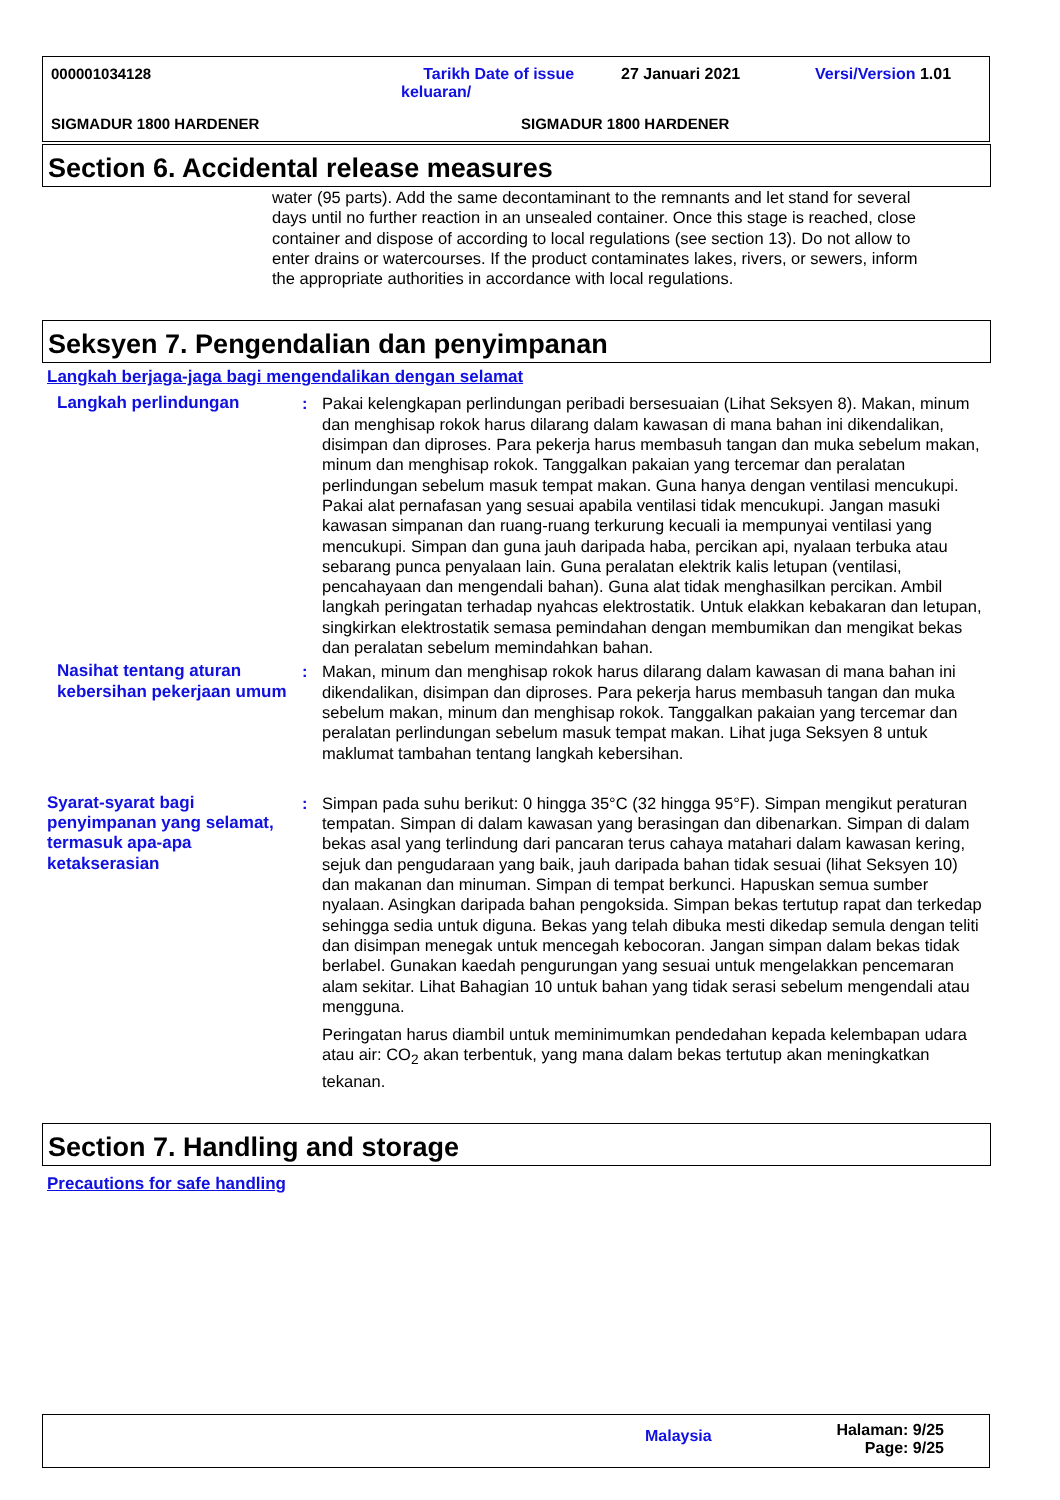000001034128
Tarikh Date of issue keluaran/
27 Januari 2021 Versi/Version 1.01
SIGMADUR 1800 HARDENER SIGMADUR 1800 HARDENER
Section 6. Accidental release measures
water (95 parts). Add the same decontaminant to the remnants and let stand for several days until no further reaction in an unsealed container. Once this stage is reached, close container and dispose of according to local regulations (see section 13). Do not allow to enter drains or watercourses. If the product contaminates lakes, rivers, or sewers, inform the appropriate authorities in accordance with local regulations.
Seksyen 7. Pengendalian dan penyimpanan
Langkah berjaga-jaga bagi mengendalikan dengan selamat
Langkah perlindungan : Pakai kelengkapan perlindungan peribadi bersesuaian (Lihat Seksyen 8). Makan, minum dan menghisap rokok harus dilarang dalam kawasan di mana bahan ini dikendalikan, disimpan dan diproses. Para pekerja harus membasuh tangan dan muka sebelum makan, minum dan menghisap rokok. Tanggalkan pakaian yang tercemar dan peralatan perlindungan sebelum masuk tempat makan. Guna hanya dengan ventilasi mencukupi. Pakai alat pernafasan yang sesuai apabila ventilasi tidak mencukupi. Jangan masuki kawasan simpanan dan ruang-ruang terkurung kecuali ia mempunyai ventilasi yang mencukupi. Simpan dan guna jauh daripada haba, percikan api, nyalaan terbuka atau sebarang punca penyalaan lain. Guna peralatan elektrik kalis letupan (ventilasi, pencahayaan dan mengendali bahan). Guna alat tidak menghasilkan percikan. Ambil langkah peringatan terhadap nyahcas elektrostatik. Untuk elakkan kebakaran dan letupan, singkirkan elektrostatik semasa pemindahan dengan membumikan dan mengikat bekas dan peralatan sebelum memindahkan bahan.
Nasihat tentang aturan kebersihan pekerjaan umum
: Makan, minum dan menghisap rokok harus dilarang dalam kawasan di mana bahan ini dikendalikan, disimpan dan diproses. Para pekerja harus membasuh tangan dan muka sebelum makan, minum dan menghisap rokok. Tanggalkan pakaian yang tercemar dan peralatan perlindungan sebelum masuk tempat makan. Lihat juga Seksyen 8 untuk maklumat tambahan tentang langkah kebersihan.
Syarat-syarat bagi penyimpanan yang selamat, termasuk apa-apa ketakserasian
: Simpan pada suhu berikut: 0 hingga 35°C (32 hingga 95°F). Simpan mengikut peraturan tempatan. Simpan di dalam kawasan yang berasingan dan dibenarkan. Simpan di dalam bekas asal yang terlindung dari pancaran terus cahaya matahari dalam kawasan kering, sejuk dan pengudaraan yang baik, jauh daripada bahan tidak sesuai (lihat Seksyen 10) dan makanan dan minuman. Simpan di tempat berkunci. Hapuskan semua sumber nyalaan. Asingkan daripada bahan pengoksida. Simpan bekas tertutup rapat dan terkedap sehingga sedia untuk diguna. Bekas yang telah dibuka mesti dikedap semula dengan teliti dan disimpan menegak untuk mencegah kebocoran. Jangan simpan dalam bekas tidak berlabel. Gunakan kaedah pengurungan yang sesuai untuk mengelakkan pencemaran alam sekitar. Lihat Bahagian 10 untuk bahan yang tidak serasi sebelum mengendali atau mengguna.
Peringatan harus diambil untuk meminimumkan pendedahan kepada kelembapan udara atau air: CO<sub>2</sub> akan terbentuk, yang mana dalam bekas tertutup akan meningkatkan tekanan.
Section 7. Handling and storage
Precautions for safe handling
Malaysia
Halaman: 9/25
Page: 9/25